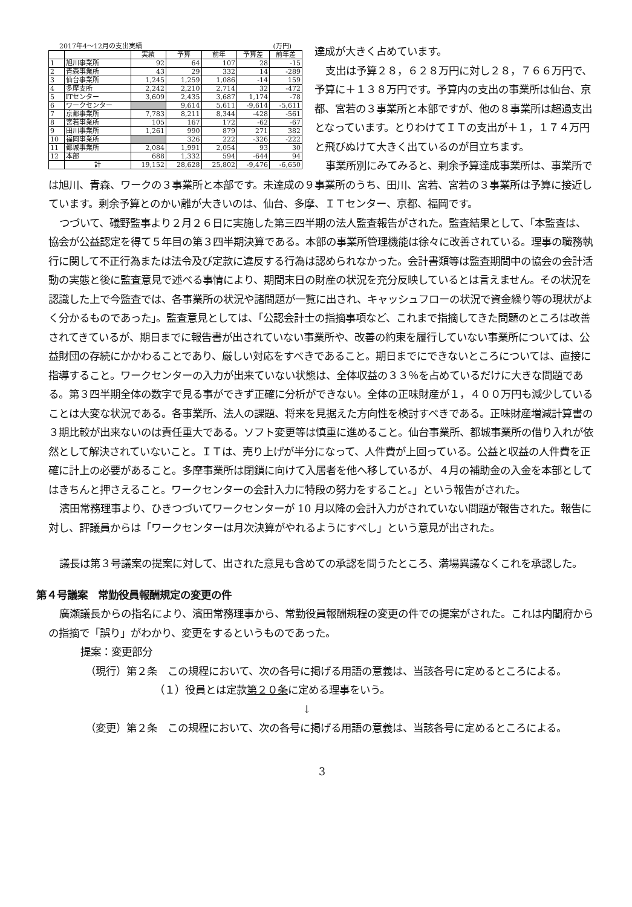2017年4～12月の支出実績 (万円)
| | | 実績 | 予算 | 前年 | 予算差 | 前年差 |
| --- | --- | --- | --- | --- | --- | --- |
| 1 | 旭川事業所 | 92 | 64 | 107 | 28 | -15 |
| 2 | 青森事業所 | 43 | 29 | 332 | 14 | -289 |
| 3 | 仙台事業所 | 1,245 | 1,259 | 1,086 | -14 | 159 |
| 4 | 多摩支所 | 2,242 | 2,210 | 2,714 | 32 | -472 |
| 5 | ITセンター | 3,609 | 2,435 | 3,687 | 1,174 | -78 |
| 6 | ワークセンター | | 9,614 | 5,611 | -9,614 | -5,611 |
| 7 | 京都事業所 | 7,783 | 8,211 | 8,344 | -428 | -561 |
| 8 | 宮若事業所 | 105 | 167 | 172 | -62 | -67 |
| 9 | 田川事業所 | 1,261 | 990 | 879 | 271 | 382 |
| 10 | 福岡事業所 | | 326 | 222 | -326 | -222 |
| 11 | 都城事業所 | 2,084 | 1,991 | 2,054 | 93 | 30 |
| 12 | 本部 | 688 | 1,332 | 594 | -644 | 94 |
| | 計 | 19,152 | 28,628 | 25,802 | -9,476 | -6,650 |
達成が大きく占めています。
支出は予算２８，６２８万円に対し２８，７６６万円で、予算に＋１３８万円です。予算内の支出の事業所は仙台、京都、宮若の３事業所と本部ですが、他の８事業所は超過支出となっています。とりわけてＩＴの支出が＋１，１７４万円と飛びぬけて大きく出ているのが目立ちます。
事業所別にみてみると、剰余予算達成事業所は、事業所では旭川、青森、ワークの３事業所と本部です。未達成の９事業所のうち、田川、宮若、宮若の３事業所は予算に接近しています。剰余予算とのかい離が大きいのは、仙台、多摩、ＩＴセンター、京都、福岡です。
つづいて、礒野監事より２月２６日に実施した第三四半期の法人監査報告がされた。監査結果として、「本監査は、協会が公益認定を得て５年目の第３四半期決算である。本部の事業所管理機能は徐々に改善されている。理事の職務執行に関して不正行為または法令及び定款に違反する行為は認められなかった。会計書類等は監査期間中の協会の会計活動の実態と後に監査意見で述べる事情により、期間末日の財産の状況を充分反映しているとは言えません。その状況を認識した上で今監査では、各事業所の状況や諸問題が一覧に出され、キャッシュフローの状況で資金繰り等の現状がよく分かるものであった」。監査意見としては、「公認会計士の指摘事項など、これまで指摘してきた問題のところは改善されてきているが、期日までに報告書が出されていない事業所や、改善の約束を履行していない事業所については、公益財団の存続にかかわることであり、厳しい対応をすべきであること。期日までにできないところについては、直接に指導すること。ワークセンターの入力が出来ていない状態は、全体収益の３３％を占めているだけに大きな問題である。第３四半期全体の数字で見る事ができず正確に分析ができない。全体の正味財産が１，４００万円も減少していることは大変な状況である。各事業所、法人の課題、将来を見据えた方向性を検討すべきである。正味財産増減計算書の３期比較が出来ないのは責任重大である。ソフト変更等は慎重に進めること。仙台事業所、都城事業所の借り入れが依然として解決されていないこと。ＩＴは、売り上げが半分になって、人件費が上回っている。公益と収益の人件費を正確に計上の必要があること。多摩事業所は閉鎖に向けて入居者を他へ移しているが、４月の補助金の入金を本部としてはきちんと押さえること。ワークセンターの会計入力に特段の努力をすること。」という報告がされた。
濱田常務理事より、ひきつづいてワークセンターが 10 月以降の会計入力がされていない問題が報告された。報告に対し、評議員からは「ワークセンターは月次決算がやれるようにすべし」という意見が出された。
議長は第３号議案の提案に対して、出された意見も含めての承認を問うたところ、満場異議なくこれを承認した。
第４号議案　常勤役員報酬規定の変更の件
廣瀬議長からの指名により、濱田常務理事から、常勤役員報酬規程の変更の件での提案がされた。これは内閣府からの指摘で「誤り」がわかり、変更をするというものであった。
提案：変更部分
（現行）第２条　この規程において、次の各号に掲げる用語の意義は、当該各号に定めるところによる。
（１）役員とは定款第２０条に定める理事をいう。
↓
（変更）第２条　この規程において、次の各号に掲げる用語の意義は、当該各号に定めるところによる。
3